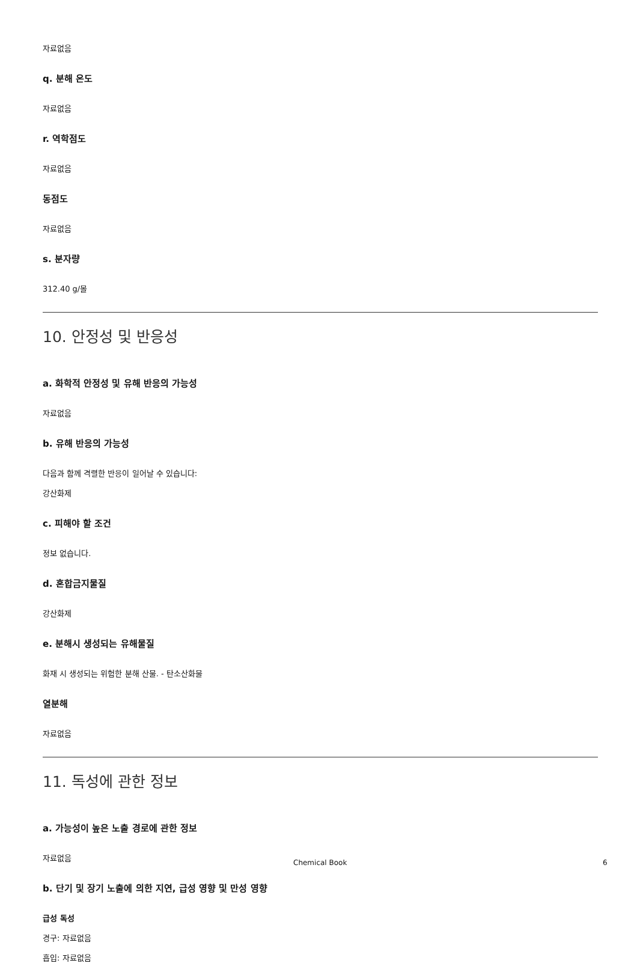자료없음
q. 분해 온도
자료없음
r. 역학점도
자료없음
동점도
자료없음
s. 분자량
312.40 g/몰
10. 안정성 및 반응성
a. 화학적 안정성 및 유해 반응의 가능성
자료없음
b. 유해 반응의 가능성
다음과 함께 격렬한 반응이 일어날 수 있습니다:
강산화제
c. 피해야 할 조건
정보 없습니다.
d. 혼합금지물질
강산화제
e. 분해시 생성되는 유해물질
화재 시 생성되는 위험한 분해 산물. - 탄소산화물
열분해
자료없음
11. 독성에 관한 정보
a. 가능성이 높은 노출 경로에 관한 정보
자료없음
b. 단기 및 장기 노출에 의한 지연, 급성 영향 및 만성 영향
급성 독성
경구: 자료없음
흡입: 자료없음
Chemical Book 6